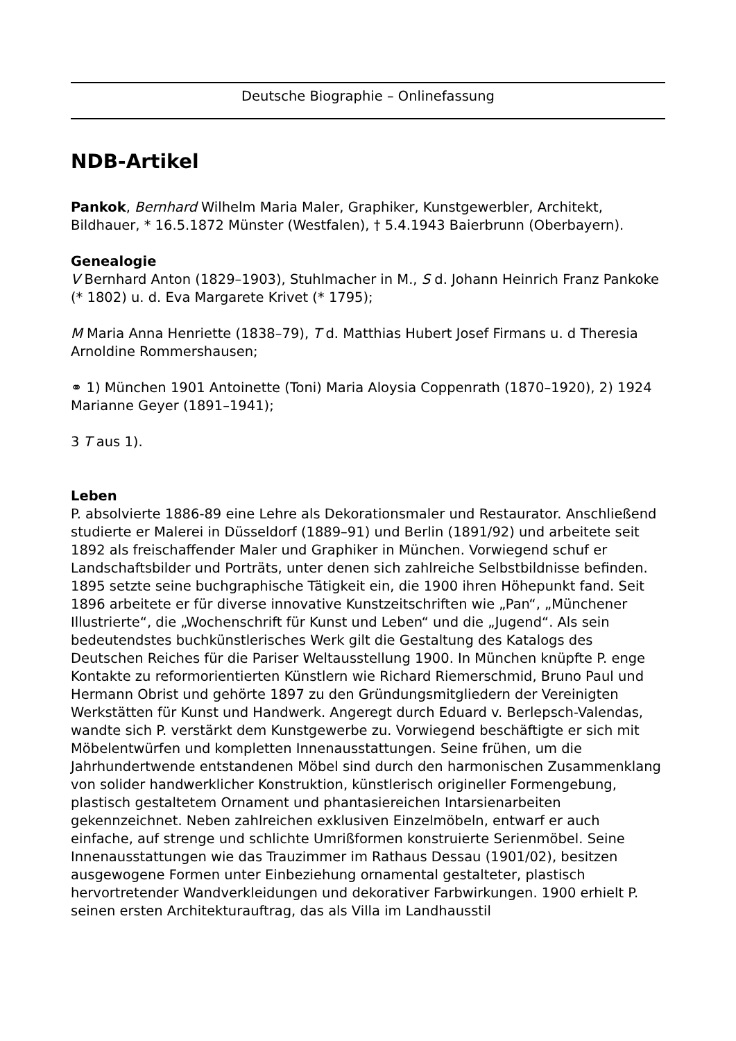Deutsche Biographie – Onlinefassung
NDB-Artikel
Pankok, Bernhard Wilhelm Maria Maler, Graphiker, Kunstgewerbler, Architekt, Bildhauer, * 16.5.1872 Münster (Westfalen), † 5.4.1943 Baierbrunn (Oberbayern).
Genealogie
V Bernhard Anton (1829–1903), Stuhlmacher in M., S d. Johann Heinrich Franz Pankoke (* 1802) u. d. Eva Margarete Krivet (* 1795);
M Maria Anna Henriette (1838–79), T d. Matthias Hubert Josef Firmans u. d Theresia Arnoldine Rommershausen;
⚭ 1) München 1901 Antoinette (Toni) Maria Aloysia Coppenrath (1870–1920), 2) 1924 Marianne Geyer (1891–1941);
3 T aus 1).
Leben
P. absolvierte 1886-89 eine Lehre als Dekorationsmaler und Restaurator. Anschließend studierte er Malerei in Düsseldorf (1889–91) und Berlin (1891/92) und arbeitete seit 1892 als freischaffender Maler und Graphiker in München. Vorwiegend schuf er Landschaftsbilder und Porträts, unter denen sich zahlreiche Selbstbildnisse befinden. 1895 setzte seine buchgraphische Tätigkeit ein, die 1900 ihren Höhepunkt fand. Seit 1896 arbeitete er für diverse innovative Kunstzeitschriften wie „Pan“, „Münchener Illustrierte“, die „Wochenschrift für Kunst und Leben“ und die „Jugend“. Als sein bedeutendstes buchkünstlerisches Werk gilt die Gestaltung des Katalogs des Deutschen Reiches für die Pariser Weltausstellung 1900. In München knüpfte P. enge Kontakte zu reformorientierten Künstlern wie Richard Riemerschmid, Bruno Paul und Hermann Obrist und gehörte 1897 zu den Gründungsmitgliedern der Vereinigten Werkstätten für Kunst und Handwerk. Angeregt durch Eduard v. Berlepsch-Valendas, wandte sich P. verstärkt dem Kunstgewerbe zu. Vorwiegend beschäftigte er sich mit Möbelentwürfen und kompletten Innenausstattungen. Seine frühen, um die Jahrhundertwende entstandenen Möbel sind durch den harmonischen Zusammenklang von solider handwerklicher Konstruktion, künstlerisch origineller Formengebung, plastisch gestaltetem Ornament und phantasiereichen Intarsienarbeiten gekennzeichnet. Neben zahlreichen exklusiven Einzelmöbeln, entwarf er auch einfache, auf strenge und schlichte Umrißformen konstruierte Serienmöbel. Seine Innenausstattungen wie das Trauzimmer im Rathaus Dessau (1901/02), besitzen ausgewogene Formen unter Einbeziehung ornamental gestalteter, plastisch hervortretender Wandverkleidungen und dekorativer Farbwirkungen. 1900 erhielt P. seinen ersten Architekturauftrag, das als Villa im Landhausstil